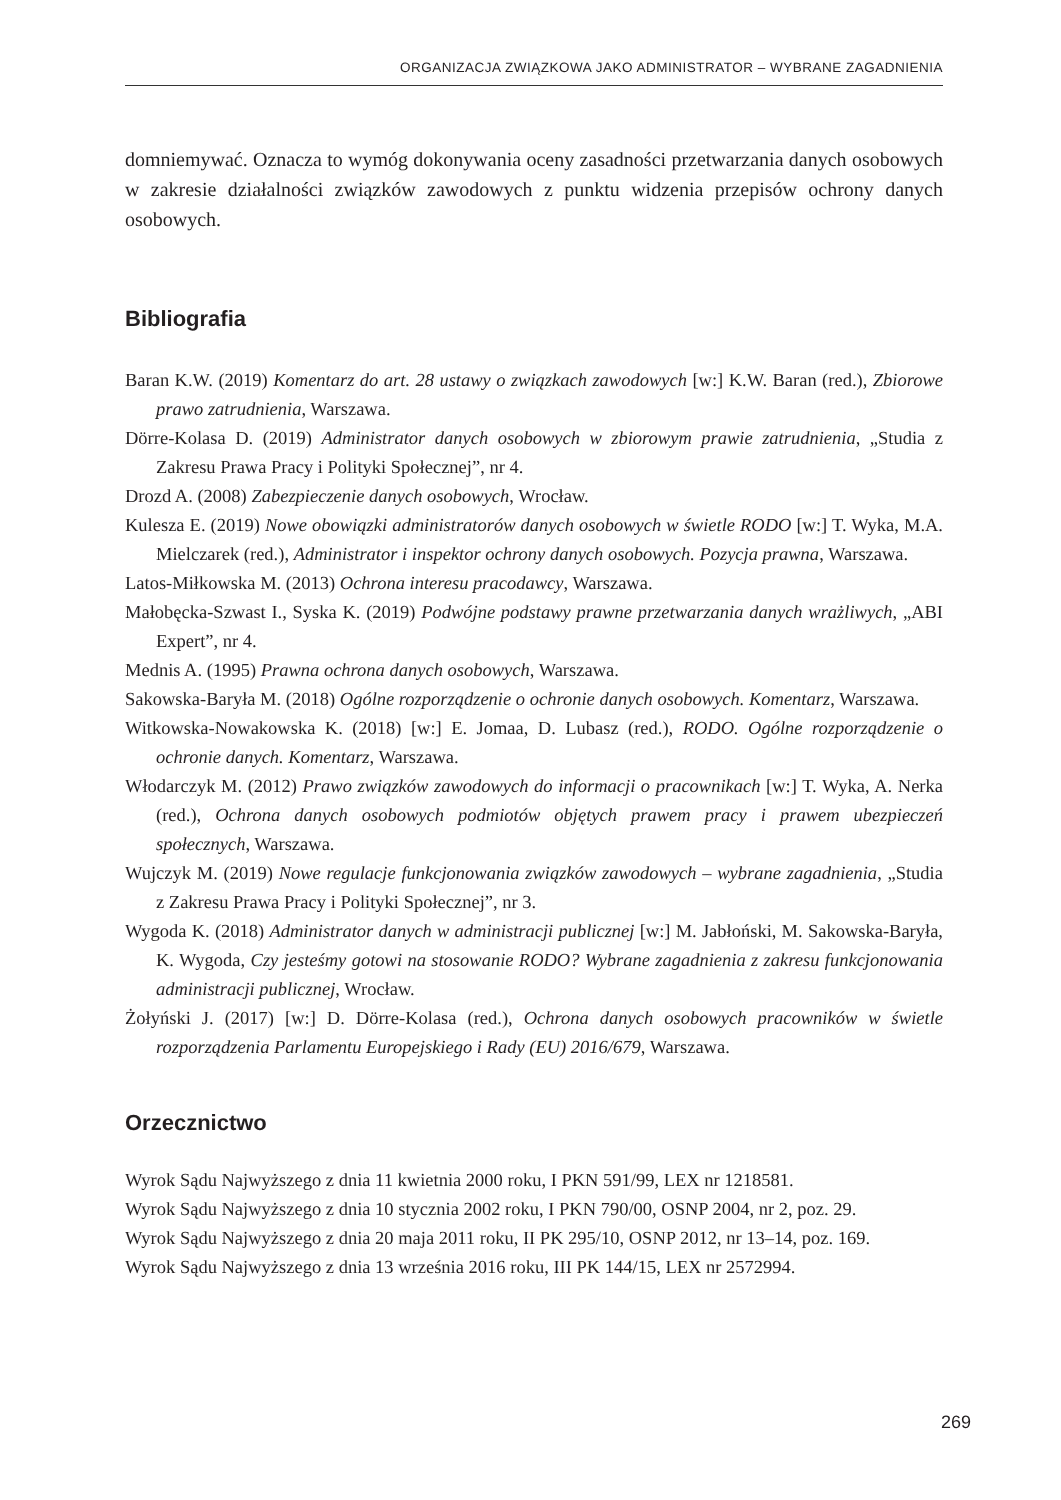ORGANIZACJA ZWIĄZKOWA JAKO ADMINISTRATOR – WYBRANE ZAGADNIENIA
domniemywać. Oznacza to wymóg dokonywania oceny zasadności przetwarzania danych osobowych w zakresie działalności związków zawodowych z punktu widzenia przepisów ochrony danych osobowych.
Bibliografia
Baran K.W. (2019) Komentarz do art. 28 ustawy o związkach zawodowych [w:] K.W. Baran (red.), Zbiorowe prawo zatrudnienia, Warszawa.
Dörre-Kolasa D. (2019) Administrator danych osobowych w zbiorowym prawie zatrudnienia, „Studia z Zakresu Prawa Pracy i Polityki Społecznej”, nr 4.
Drozd A. (2008) Zabezpieczenie danych osobowych, Wrocław.
Kulesza E. (2019) Nowe obowiązki administratorów danych osobowych w świetle RODO [w:] T. Wyka, M.A. Mielczarek (red.), Administrator i inspektor ochrony danych osobowych. Pozycja prawna, Warszawa.
Latos-Miłkowska M. (2013) Ochrona interesu pracodawcy, Warszawa.
Małobęcka-Szwast I., Syska K. (2019) Podwójne podstawy prawne przetwarzania danych wrażliwych, „ABI Expert”, nr 4.
Mednis A. (1995) Prawna ochrona danych osobowych, Warszawa.
Sakowska-Baryła M. (2018) Ogólne rozporządzenie o ochronie danych osobowych. Komentarz, Warszawa.
Witkowska-Nowakowska K. (2018) [w:] E. Jomaa, D. Lubasz (red.), RODO. Ogólne rozporządzenie o ochronie danych. Komentarz, Warszawa.
Włodarczyk M. (2012) Prawo związków zawodowych do informacji o pracownikach [w:] T. Wyka, A. Nerka (red.), Ochrona danych osobowych podmiotów objętych prawem pracy i prawem ubezpieczeń społecznych, Warszawa.
Wujczyk M. (2019) Nowe regulacje funkcjonowania związków zawodowych – wybrane zagadnienia, „Studia z Zakresu Prawa Pracy i Polityki Społecznej”, nr 3.
Wygoda K. (2018) Administrator danych w administracji publicznej [w:] M. Jabłoński, M. Sakowska-Baryła, K. Wygoda, Czy jesteśmy gotowi na stosowanie RODO? Wybrane zagadnienia z zakresu funkcjonowania administracji publicznej, Wrocław.
Żołyński J. (2017) [w:] D. Dörre-Kolasa (red.), Ochrona danych osobowych pracowników w świetle rozporządzenia Parlamentu Europejskiego i Rady (EU) 2016/679, Warszawa.
Orzecznictwo
Wyrok Sądu Najwyższego z dnia 11 kwietnia 2000 roku, I PKN 591/99, LEX nr 1218581.
Wyrok Sądu Najwyższego z dnia 10 stycznia 2002 roku, I PKN 790/00, OSNP 2004, nr 2, poz. 29.
Wyrok Sądu Najwyższego z dnia 20 maja 2011 roku, II PK 295/10, OSNP 2012, nr 13–14, poz. 169.
Wyrok Sądu Najwyższego z dnia 13 września 2016 roku, III PK 144/15, LEX nr 2572994.
269